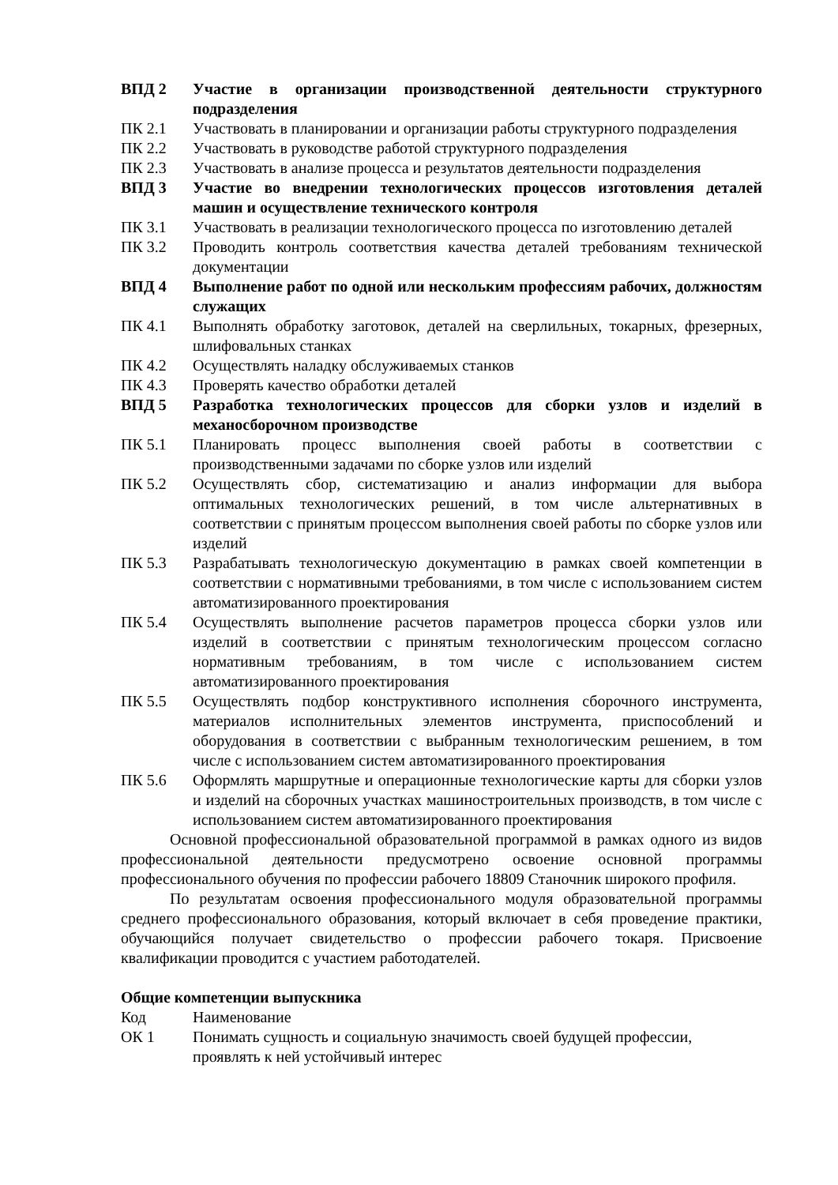| ВПД 2 | Участие в организации производственной деятельности структурного подразделения |
| ПК 2.1 | Участвовать в планировании и организации работы структурного подразделения |
| ПК 2.2 | Участвовать в руководстве работой структурного подразделения |
| ПК 2.3 | Участвовать в анализе процесса и результатов деятельности подразделения |
| ВПД 3 | Участие во внедрении технологических процессов изготовления деталей машин и осуществление технического контроля |
| ПК 3.1 | Участвовать в реализации технологического процесса по изготовлению деталей |
| ПК 3.2 | Проводить контроль соответствия качества деталей требованиям технической документации |
| ВПД 4 | Выполнение работ по одной или нескольким профессиям рабочих, должностям служащих |
| ПК 4.1 | Выполнять обработку заготовок, деталей на сверлильных, токарных, фрезерных, шлифовальных станках |
| ПК 4.2 | Осуществлять наладку обслуживаемых станков |
| ПК 4.3 | Проверять качество обработки деталей |
| ВПД 5 | Разработка технологических процессов для сборки узлов и изделий в механосборочном производстве |
| ПК 5.1 | Планировать процесс выполнения своей работы в соответствии с производственными задачами по сборке узлов или изделий |
| ПК 5.2 | Осуществлять сбор, систематизацию и анализ информации для выбора оптимальных технологических решений, в том числе альтернативных в соответствии с принятым процессом выполнения своей работы по сборке узлов или изделий |
| ПК 5.3 | Разрабатывать технологическую документацию в рамках своей компетенции в соответствии с нормативными требованиями, в том числе с использованием систем автоматизированного проектирования |
| ПК 5.4 | Осуществлять выполнение расчетов параметров процесса сборки узлов или изделий в соответствии с принятым технологическим процессом согласно нормативным требованиям, в том числе с использованием систем автоматизированного проектирования |
| ПК 5.5 | Осуществлять подбор конструктивного исполнения сборочного инструмента, материалов исполнительных элементов инструмента, приспособлений и оборудования в соответствии с выбранным технологическим решением, в том числе с использованием систем автоматизированного проектирования |
| ПК 5.6 | Оформлять маршрутные и операционные технологические карты для сборки узлов и изделий на сборочных участках машиностроительных производств, в том числе с использованием систем автоматизированного проектирования |
Основной профессиональной образовательной программой в рамках одного из видов профессиональной деятельности предусмотрено освоение основной программы профессионального обучения по профессии рабочего 18809 Станочник широкого профиля.
По результатам освоения профессионального модуля образовательной программы среднего профессионального образования, который включает в себя проведение практики, обучающийся получает свидетельство о профессии рабочего токаря. Присвоение квалификации проводится с участием работодателей.
Общие компетенции выпускника
| Код | Наименование |
| ОК 1 | Понимать сущность и социальную значимость своей будущей профессии, проявлять к ней устойчивый интерес |